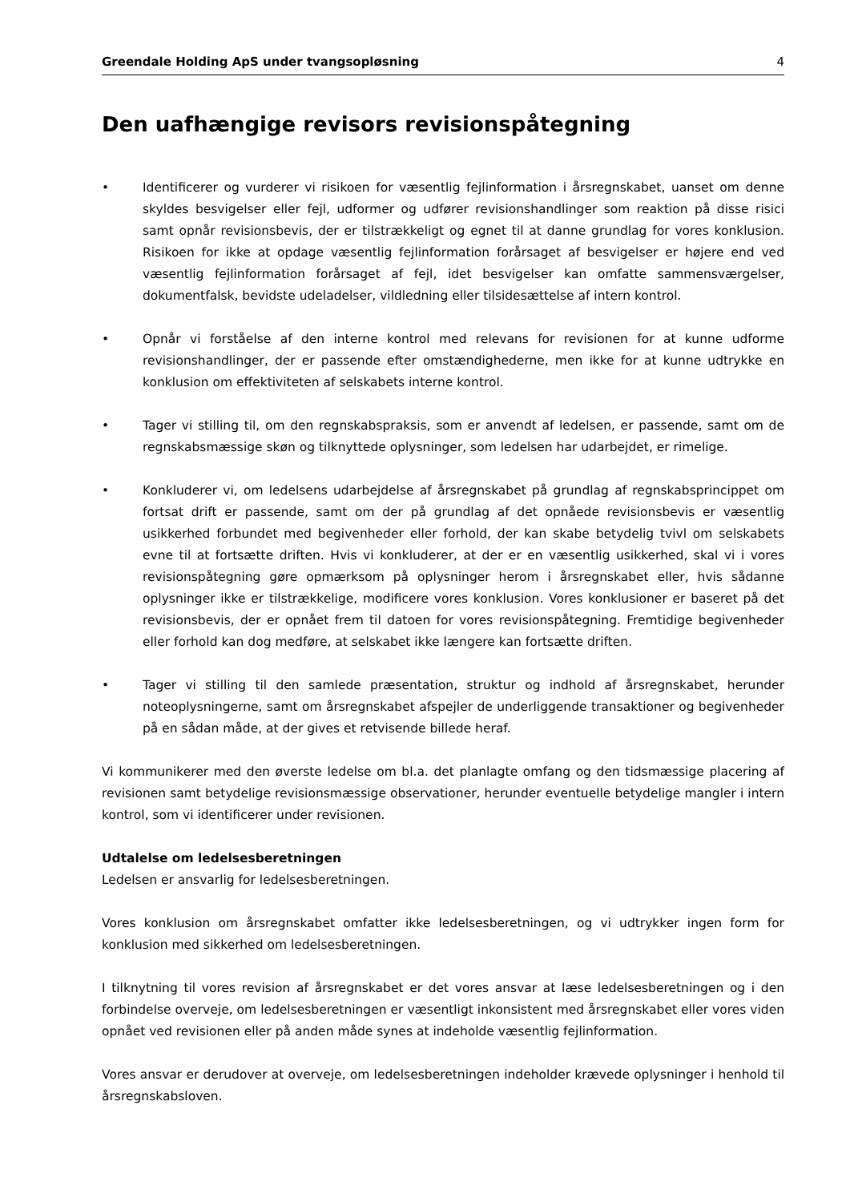Greendale Holding ApS under tvangsopløsning 4
Den uafhængige revisors revisionspåtegning
• Identificerer og vurderer vi risikoen for væsentlig fejlinformation i årsregnskabet, uanset om denne skyldes besvigelser eller fejl, udformer og udfører revisionshandlinger som reaktion på disse risici samt opnår revisionsbevis, der er tilstrækkeligt og egnet til at danne grundlag for vores konklusion. Risikoen for ikke at opdage væsentlig fejlinformation forårsaget af besvigelser er højere end ved væsentlig fejlinformation forårsaget af fejl, idet besvigelser kan omfatte sammensværgelser, dokumentfalsk, bevidste udeladelser, vildledning eller tilsidesættelse af intern kontrol.
• Opnår vi forståelse af den interne kontrol med relevans for revisionen for at kunne udforme revisionshandlinger, der er passende efter omstændighederne, men ikke for at kunne udtrykke en konklusion om effektiviteten af selskabets interne kontrol.
• Tager vi stilling til, om den regnskabspraksis, som er anvendt af ledelsen, er passende, samt om de regnskabsmæssige skøn og tilknyttede oplysninger, som ledelsen har udarbejdet, er rimelige.
• Konkluderer vi, om ledelsens udarbejdelse af årsregnskabet på grundlag af regnskabsprincippet om fortsat drift er passende, samt om der på grundlag af det opnåede revisionsbevis er væsentlig usikkerhed forbundet med begivenheder eller forhold, der kan skabe betydelig tvivl om selskabets evne til at fortsætte driften. Hvis vi konkluderer, at der er en væsentlig usikkerhed, skal vi i vores revisionspåtegning gøre opmærksom på oplysninger herom i årsregnskabet eller, hvis sådanne oplysninger ikke er tilstrækkelige, modificere vores konklusion. Vores konklusioner er baseret på det revisionsbevis, der er opnået frem til datoen for vores revisionspåtegning. Fremtidige begivenheder eller forhold kan dog medføre, at selskabet ikke længere kan fortsætte driften.
• Tager vi stilling til den samlede præsentation, struktur og indhold af årsregnskabet, herunder noteoplysningerne, samt om årsregnskabet afspejler de underliggende transaktioner og begivenheder på en sådan måde, at der gives et retvisende billede heraf.
Vi kommunikerer med den øverste ledelse om bl.a. det planlagte omfang og den tidsmæssige placering af revisionen samt betydelige revisionsmæssige observationer, herunder eventuelle betydelige mangler i intern kontrol, som vi identificerer under revisionen.
Udtalelse om ledelsesberetningen
Ledelsen er ansvarlig for ledelsesberetningen.
Vores konklusion om årsregnskabet omfatter ikke ledelsesberetningen, og vi udtrykker ingen form for konklusion med sikkerhed om ledelsesberetningen.
I tilknytning til vores revision af årsregnskabet er det vores ansvar at læse ledelsesberetningen og i den forbindelse overveje, om ledelsesberetningen er væsentligt inkonsistent med årsregnskabet eller vores viden opnået ved revisionen eller på anden måde synes at indeholde væsentlig fejlinformation.
Vores ansvar er derudover at overveje, om ledelsesberetningen indeholder krævede oplysninger i henhold til årsregnskabsloven.